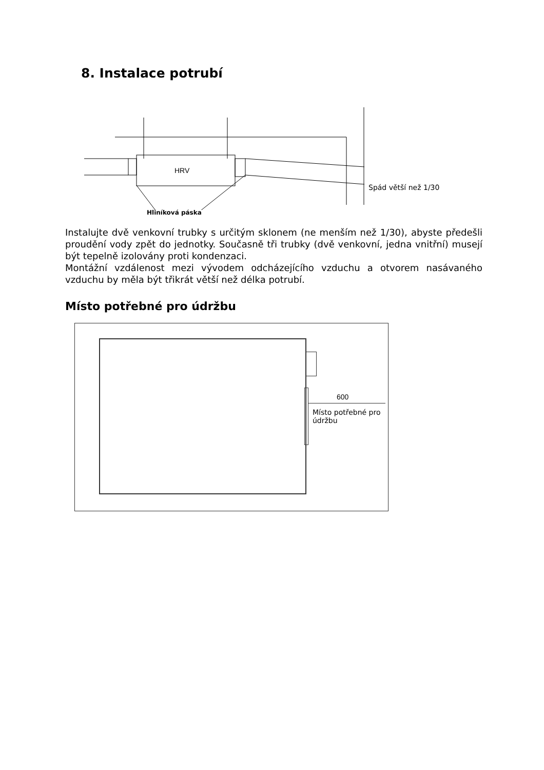8. Instalace potrubí
HRV
Spád větší než 1/30
Hliníková páska
Instalujte dvě venkovní trubky s určitým sklonem (ne menším než 1/30), abyste předešli proudění vody zpět do jednotky. Současně tři trubky (dvě venkovní, jedna vnitřní) musejí být tepelně izolovány proti kondenzaci.
Montážní vzdálenost mezi vývodem odcházejícího vzduchu a otvorem nasávaného vzduchu by měla být třikrát větší než délka potrubí.
Místo potřebné pro údržbu
600
Místo potřebné pro údržbu